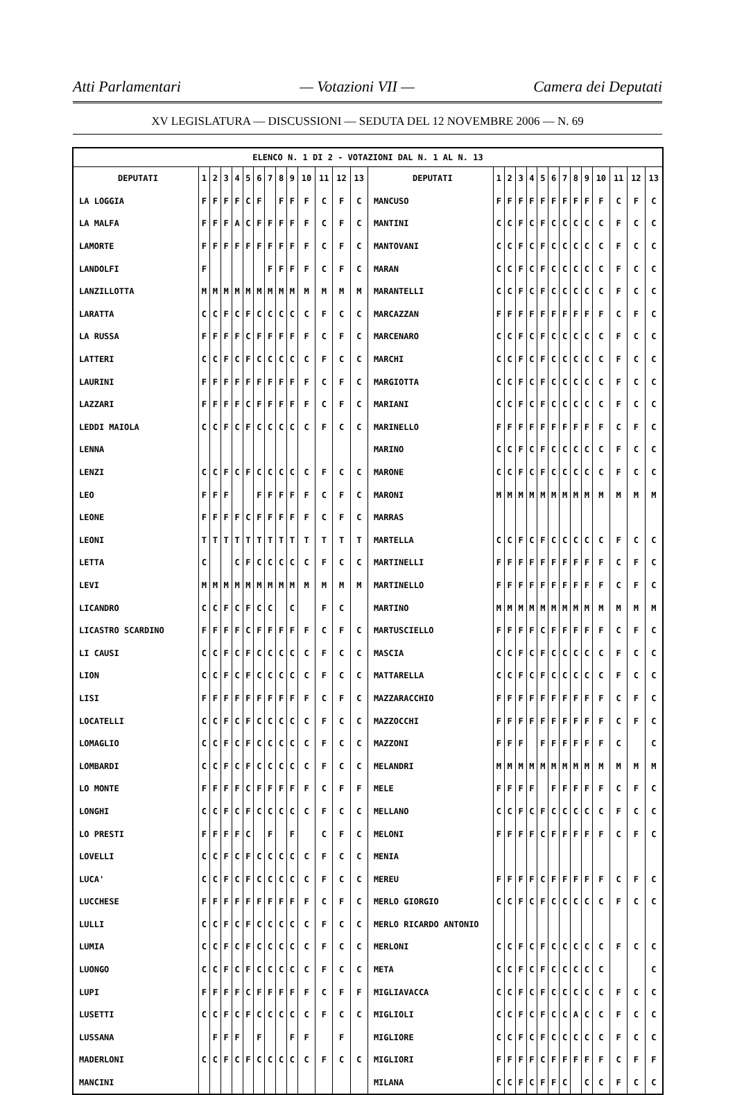Atti Parlamentari — Votazioni VII — Camera dei Deputati
XV LEGISLATURA — DISCUSSIONI — SEDUTA DEL 12 NOVEMBRE 2006 — N. 69
| ELENCO N. 1 DI 2 - VOTAZIONI DAL N. 1 AL N. 13 | | | | | | | | | | | | | | | | | | | | | | | | | | | |
| DEPUTATI | 1 | 2 | 3 | 4 | 5 | 6 | 7 | 8 | 9 | 10 | 11 | 12 | 13 | DEPUTATI | 1 | 2 | 3 | 4 | 5 | 6 | 7 | 8 | 9 | 10 | 11 | 12 | 13 |
| LA LOGGIA | F | F | F | F | C | F | | F | F | F | C | F | C | MANCUSO | F | F | F | F | F | F | F | F | F | F | C | F | C |
| LA MALFA | F | F | F | A | C | F | F | F | F | F | C | F | C | MANTINI | C | C | F | C | F | C | C | C | C | C | F | C | C |
| LAMORTE | F | F | F | F | F | F | F | F | F | F | C | F | C | MANTOVANI | C | C | F | C | F | C | C | C | C | C | F | C | C |
| LANDOLFI | F | | | | | | F | F | F | F | C | F | C | MARAN | C | C | F | C | F | C | C | C | C | C | F | C | C |
| LANZILLOTTA | M | M | M | M | M | M | M | M | M | M | M | M | M | MARANTELLI | C | C | F | C | F | C | C | C | C | C | F | C | C |
| LARATTA | C | C | F | C | F | C | C | C | C | C | F | C | C | MARCAZZAN | F | F | F | F | F | F | F | F | F | F | C | F | C |
| LA RUSSA | F | F | F | F | C | F | F | F | F | F | C | F | C | MARCENARO | C | C | F | C | F | C | C | C | C | C | F | C | C |
| LATTERI | C | C | F | C | F | C | C | C | C | C | F | C | C | MARCHI | C | C | F | C | F | C | C | C | C | C | F | C | C |
| LAURINI | F | F | F | F | F | F | F | F | F | F | C | F | C | MARGIOTTA | C | C | F | C | F | C | C | C | C | C | F | C | C |
| LAZZARI | F | F | F | F | C | F | F | F | F | F | C | F | C | MARIANI | C | C | F | C | F | C | C | C | C | C | F | C | C |
| LEDDI MAIOLA | C | C | F | C | F | C | C | C | C | C | F | C | C | MARINELLO | F | F | F | F | F | F | F | F | F | F | C | F | C |
| LENNA | | | | | | | | | | | | | | MARINO | C | C | F | C | F | C | C | C | C | C | F | C | C |
| LENZI | C | C | F | C | F | C | C | C | C | C | F | C | C | MARONE | C | C | F | C | F | C | C | C | C | C | F | C | C |
| LEO | F | F | F | | | F | F | F | F | F | C | F | C | MARONI | M | M | M | M | M | M | M | M | M | M | M | M | M |
| LEONE | F | F | F | F | C | F | F | F | F | F | C | F | C | MARRAS | | | | | | | | | | | | | |
| LEONI | T | T | T | T | T | T | T | T | T | T | T | T | T | MARTELLA | C | C | F | C | F | C | C | C | C | C | F | C | C |
| LETTA | C | | | C | F | C | C | C | C | C | F | C | C | MARTINELLI | F | F | F | F | F | F | F | F | F | F | C | F | C |
| LEVI | M | M | M | M | M | M | M | M | M | M | M | M | M | MARTINELLO | F | F | F | F | F | F | F | F | F | F | C | F | C |
| LICANDRO | C | C | F | C | F | C | C | | C | | F | C | | MARTINO | M | M | M | M | M | M | M | M | M | M | M | M | M |
| LICASTRO SCARDINO | F | F | F | F | C | F | F | F | F | F | C | F | C | MARTUSCIELLO | F | F | F | F | C | F | F | F | F | F | C | F | C |
| LI CAUSI | C | C | F | C | F | C | C | C | C | C | F | C | C | MASCIA | C | C | F | C | F | C | C | C | C | C | F | C | C |
| LION | C | C | F | C | F | C | C | C | C | C | F | C | C | MATTARELLA | C | C | F | C | F | C | C | C | C | C | F | C | C |
| LISI | F | F | F | F | F | F | F | F | F | F | C | F | C | MAZZARACCHIO | F | F | F | F | F | F | F | F | F | F | C | F | C |
| LOCATELLI | C | C | F | C | F | C | C | C | C | C | F | C | C | MAZZOCCHI | F | F | F | F | F | F | F | F | F | F | C | F | C |
| LOMAGLIO | C | C | F | C | F | C | C | C | C | C | F | C | C | MAZZONI | F | F | F | | F | F | F | F | F | F | C | | C |
| LOMBARDI | C | C | F | C | F | C | C | C | C | C | F | C | C | MELANDRI | M | M | M | M | M | M | M | M | M | M | M | M | M |
| LO MONTE | F | F | F | F | C | F | F | F | F | F | C | F | F | MELE | F | F | F | F | | F | F | F | F | F | C | F | C |
| LONGHI | C | C | F | C | F | C | C | C | C | C | F | C | C | MELLANO | C | C | F | C | F | C | C | C | C | C | F | C | C |
| LO PRESTI | F | F | F | F | C | | F | | F | | C | F | C | MELONI | F | F | F | F | C | F | F | F | F | F | C | F | C |
| LOVELLI | C | C | F | C | F | C | C | C | C | C | F | C | C | MENIA | | | | | | | | | | | | | |
| LUCA' | C | C | F | C | F | C | C | C | C | C | F | C | C | MEREU | F | F | F | F | C | F | F | F | F | F | C | F | C |
| LUCCHESE | F | F | F | F | F | F | F | F | F | F | C | F | C | MERLO GIORGIO | C | C | F | C | F | C | C | C | C | C | F | C | C |
| LULLI | C | C | F | C | F | C | C | C | C | C | F | C | C | MERLO RICARDO ANTONIO | | | | | | | | | | | | | |
| LUMIA | C | C | F | C | F | C | C | C | C | C | F | C | C | MERLONI | C | C | F | C | F | C | C | C | C | C | F | C | C |
| LUONGO | C | C | F | C | F | C | C | C | C | C | F | C | C | META | C | C | F | C | F | C | C | C | C | C | | | C |
| LUPI | F | F | F | F | C | F | F | F | F | F | C | F | F | MIGLIAVACCA | C | C | F | C | F | C | C | C | C | C | F | C | C |
| LUSETTI | C | C | F | C | F | C | C | C | C | C | F | C | C | MIGLIOLI | C | C | F | C | F | C | C | A | C | C | F | C | C |
| LUSSANA | | F | F | F | | F | | | F | F | | F | | MIGLIORE | C | C | F | C | F | C | C | C | C | C | F | C | C |
| MADERLONI | C | C | F | C | F | C | C | C | C | C | F | C | C | MIGLIORI | F | F | F | F | C | F | F | F | F | F | C | F | F |
| MANCINI | | | | | | | | | | | | | | MILANA | C | C | F | C | F | F | C | | C | C | F | C | C |